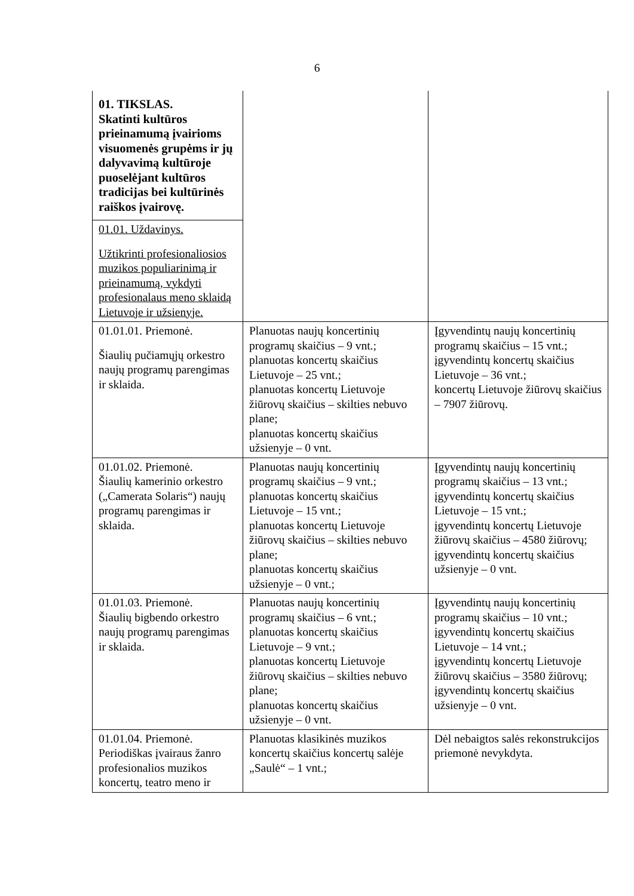6
| 01. TIKSLAS. Skatinti kultūros prieinamumą įvairioms visuomenės grupėms ir jų dalyvavimą kultūroje puoselėjant kultūros tradicijas bei kultūrinės raiškos įvairovę. | | |
| 01.01. Uždavinys. Užtikrinti profesionaliosios muzikos populiarinimą ir prieinamumą, vykdyti profesionalaus meno sklaidą Lietuvoje ir užsienyje. | | |
| 01.01.01. Priemonė. Šiaulių pučiamųjų orkestro naujų programų parengimas ir sklaida. | Planuotas naujų koncertinių programų skaičius – 9 vnt.; planuotas koncertų skaičius Lietuvoje – 25 vnt.; planuotas koncertų Lietuvoje žiūrovų skaičius – skilties nebuvo plane; planuotas koncertų skaičius užsienyje – 0 vnt. | Įgyvendintų naujų koncertinių programų skaičius – 15 vnt.; įgyvendintų koncertų skaičius Lietuvoje – 36 vnt.; koncertų Lietuvoje žiūrovų skaičius – 7907 žiūrovų. |
| 01.01.02. Priemonė. Šiaulių kamerinio orkestro („Camerata Solaris“) naujų programų parengimas ir sklaida. | Planuotas naujų koncertinių programų skaičius – 9 vnt.; planuotas koncertų skaičius Lietuvoje – 15 vnt.; planuotas koncertų Lietuvoje žiūrovų skaičius – skilties nebuvo plane; planuotas koncertų skaičius užsienyje – 0 vnt.; | Įgyvendintų naujų koncertinių programų skaičius – 13 vnt.; įgyvendintų koncertų skaičius Lietuvoje – 15 vnt.; įgyvendintų koncertų Lietuvoje žiūrovų skaičius – 4580 žiūrovų; įgyvendintų koncertų skaičius užsienyje – 0 vnt. |
| 01.01.03. Priemonė. Šiaulių bigbendo orkestro naujų programų parengimas ir sklaida. | Planuotas naujų koncertinių programų skaičius – 6 vnt.; planuotas koncertų skaičius Lietuvoje – 9 vnt.; planuotas koncertų Lietuvoje žiūrovų skaičius – skilties nebuvo plane; planuotas koncertų skaičius užsienyje – 0 vnt. | Įgyvendintų naujų koncertinių programų skaičius – 10 vnt.; įgyvendintų koncertų skaičius Lietuvoje – 14 vnt.; įgyvendintų koncertų Lietuvoje žiūrovų skaičius – 3580 žiūrovų; įgyvendintų koncertų skaičius užsienyje – 0 vnt. |
| 01.01.04. Priemonė. Periodiškas įvairaus žanro profesionalios muzikos koncertų, teatro meno ir | Planuotas klasikinės muzikos koncertų skaičius koncertų salėje „Saulė“ – 1 vnt.; | Dėl nebaigtos salės rekonstrukcijos priemonė nevykdyta. |